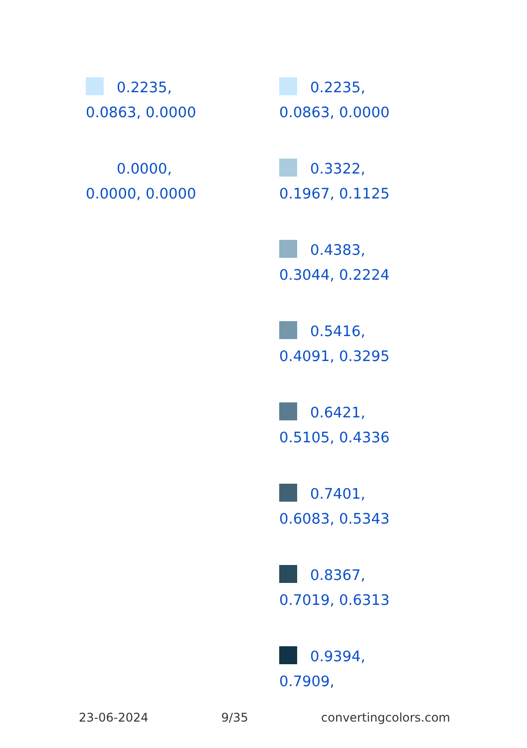0.2235, 0.0863, 0.0000
0.0000, 0.0000, 0.0000
0.2235, 0.0863, 0.0000
0.3322, 0.1967, 0.1125
0.4383, 0.3044, 0.2224
0.5416, 0.4091, 0.3295
0.6421, 0.5105, 0.4336
0.7401, 0.6083, 0.5343
0.8367, 0.7019, 0.6313
0.9394, 0.7909,
23-06-2024 9/35 convertingcolors.com